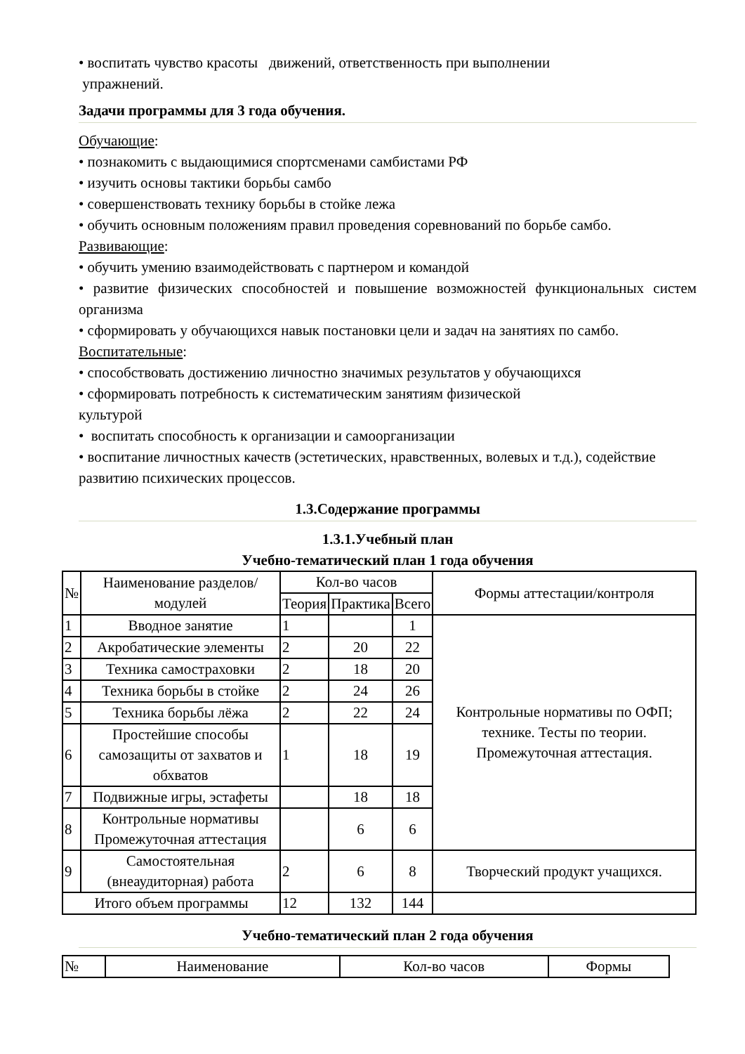• воспитать чувство красоты движений, ответственность при выполнении
упражнений.
Задачи программы для 3 года обучения.
Обучающие:
• познакомить с выдающимися спортсменами самбистами РФ
• изучить основы тактики борьбы самбо
• совершенствовать технику борьбы в стойке лежа
• обучить основным положениям правил проведения соревнований по борьбе самбо.
Развивающие:
• обучить умению взаимодействовать с партнером и командой
• развитие физических способностей и повышение возможностей функциональных систем организма
• сформировать у обучающихся навык постановки цели и задач на занятиях по самбо.
Воспитательные:
• способствовать достижению личностно значимых результатов у обучающихся
• сформировать потребность к систематическим занятиям физической
культурой
• воспитать способность к организации и самоорганизации
• воспитание личностных качеств (эстетических, нравственных, волевых и т.д.), содействие развитию психических процессов.
1.3.Содержание программы
1.3.1.Учебный план
Учебно-тематический план 1 года обучения
| № | Наименование разделов/модулей | Кол-во часов | | | Формы аттестации/контроля |
| --- | --- | --- | --- | --- | --- |
| | | Теория | Практика | Всего | |
| 1 | Вводное занятие | 1 | | 1 | Контрольные нормативы по ОФП; технике. Тесты по теории. Промежуточная аттестация. |
| 2 | Акробатические элементы | 2 | 20 | 22 | |
| 3 | Техника самостраховки | 2 | 18 | 20 | |
| 4 | Техника борьбы в стойке | 2 | 24 | 26 | |
| 5 | Техника борьбы лёжа | 2 | 22 | 24 | |
| 6 | Простейшие способы самозащиты от захватов и обхватов | 1 | 18 | 19 | |
| 7 | Подвижные игры, эстафеты | | 18 | 18 | |
| 8 | Контрольные нормативы Промежуточная аттестация | | 6 | 6 | |
| 9 | Самостоятельная (внеаудиторная) работа | 2 | 6 | 8 | Творческий продукт учащихся. |
| Итого объем программы | | 12 | 132 | 144 | |
Учебно-тематический план 2 года обучения
| № | Наименование | Кол-во часов | Формы |
| --- | --- | --- | --- |